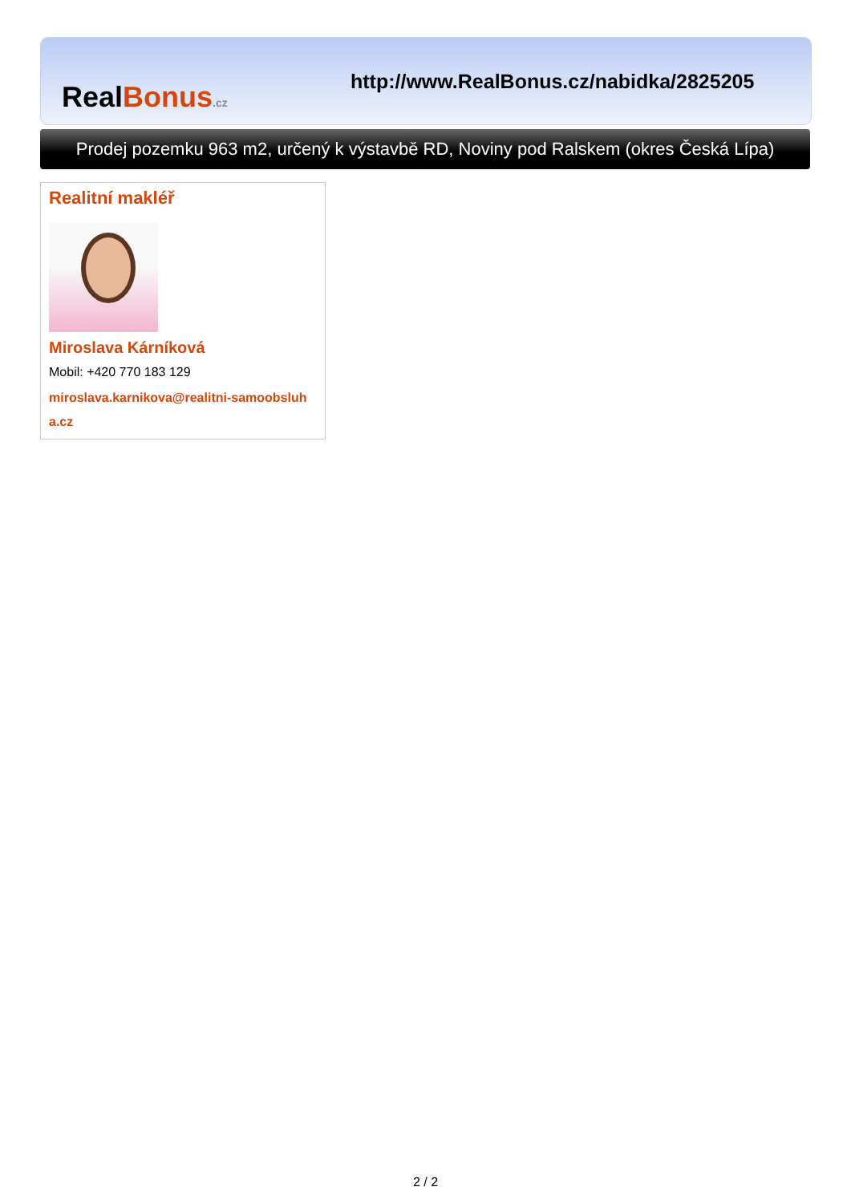RealBonus.cz
http://www.RealBonus.cz/nabidka/2825205
Prodej pozemku 963 m2, určený k výstavbě RD, Noviny pod Ralskem (okres Česká Lípa)
Realitní makléř
Miroslava Kárníková
Mobil: +420 770 183 129
miroslava.karnikova@realitni-samoobsluha.cz
2 / 2